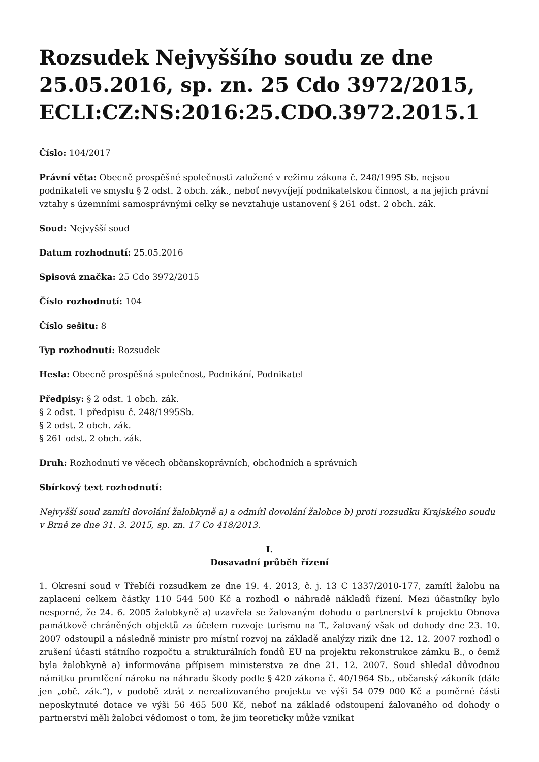Rozsudek Nejvyššího soudu ze dne 25.05.2016, sp. zn. 25 Cdo 3972/2015, ECLI:CZ:NS:2016:25.CDO.3972.2015.1
Číslo: 104/2017
Právní věta: Obecně prospěšné společnosti založené v režimu zákona č. 248/1995 Sb. nejsou podnikateli ve smyslu § 2 odst. 2 obch. zák., neboť nevyvíjejí podnikatelskou činnost, a na jejich právní vztahy s územními samosprávnými celky se nevztahuje ustanovení § 261 odst. 2 obch. zák.
Soud: Nejvyšší soud
Datum rozhodnutí: 25.05.2016
Spisová značka: 25 Cdo 3972/2015
Číslo rozhodnutí: 104
Číslo sešitu: 8
Typ rozhodnutí: Rozsudek
Hesla: Obecně prospěšná společnost, Podnikání, Podnikatel
Předpisy: § 2 odst. 1 obch. zák.
§ 2 odst. 1 předpisu č. 248/1995Sb.
§ 2 odst. 2 obch. zák.
§ 261 odst. 2 obch. zák.
Druh: Rozhodnutí ve věcech občanskoprávních, obchodních a správních
Sbírkový text rozhodnutí:
Nejvyšší soud zamítl dovolání žalobkyně a) a odmítl dovolání žalobce b) proti rozsudku Krajského soudu v Brně ze dne 31. 3. 2015, sp. zn. 17 Co 418/2013.
I.
Dosavadní průběh řízení
1. Okresní soud v Třebíči rozsudkem ze dne 19. 4. 2013, č. j. 13 C 1337/2010-177, zamítl žalobu na zaplacení celkem částky 110 544 500 Kč a rozhodl o náhradě nákladů řízení. Mezi účastníky bylo nesporné, že 24. 6. 2005 žalobkyně a) uzavřela se žalovaným dohodu o partnerství k projektu Obnova památkově chráněných objektů za účelem rozvoje turismu na T., žalovaný však od dohody dne 23. 10. 2007 odstoupil a následně ministr pro místní rozvoj na základě analýzy rizik dne 12. 12. 2007 rozhodl o zrušení účasti státního rozpočtu a strukturálních fondů EU na projektu rekonstrukce zámku B., o čemž byla žalobkyně a) informována přípisem ministerstva ze dne 21. 12. 2007. Soud shledal důvodnou námitku promlčení nároku na náhradu škody podle § 420 zákona č. 40/1964 Sb., občanský zákoník (dále jen „obč. zák.“), v podobě ztrát z nerealizovaného projektu ve výši 54 079 000 Kč a poměrné části neposkytnuté dotace ve výši 56 465 500 Kč, neboť na základě odstoupení žalovaného od dohody o partnerství měli žalobci vědomost o tom, že jim teoreticky může vznikat